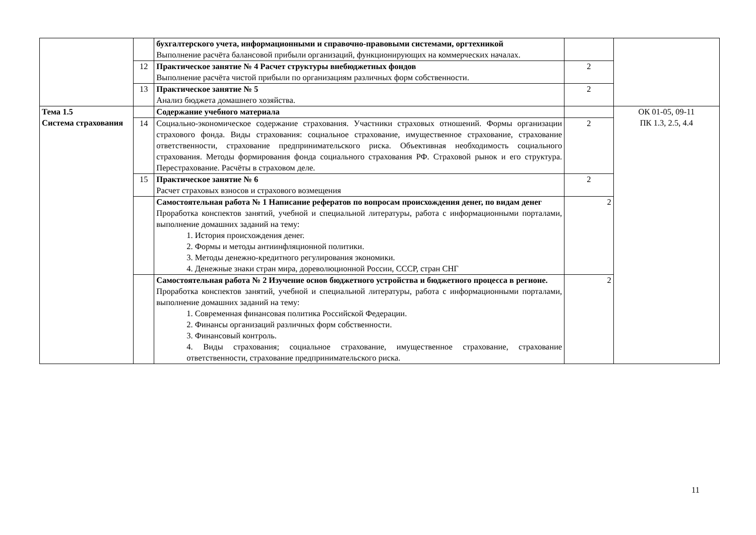| | | бухгалтерского учета, информационными и справочно-правовыми системами, оргтехникой Выполнение расчёта балансовой прибыли организаций, функционирующих на коммерческих началах. | | |
| | 12 | Практическое занятие № 4 Расчет структуры внебюджетных фондов Выполнение расчёта чистой прибыли по организациям различных форм собственности. | 2 | |
| | 13 | Практическое занятие № 5 Анализ бюджета домашнего хозяйства. | 2 | |
| Тема 1.5 Система страхования | | Содержание учебного материала | | ОК 01-05, 09-11 ПК 1.3, 2.5, 4.4 |
| | 14 | Социально-экономическое содержание страхования. Участники страховых отношений. Формы организации страхового фонда. Виды страхования: социальное страхование, имущественное страхование, страхование ответственности, страхование предпринимательского риска. Объективная необходимость социального страхования. Методы формирования фонда социального страхования РФ. Страховой рынок и его структура. Перестрахование. Расчёты в страховом деле. | 2 | |
| | 15 | Практическое занятие № 6 Расчет страховых взносов и страхового возмещения | 2 | |
| | | Самостоятельная работа № 1 Написание рефератов по вопросам происхождения денег, по видам денег Проработка конспектов занятий, учебной и специальной литературы, работа с информационными порталами, выполнение домашних заданий на тему: 1. История происхождения денег. 2. Формы и методы антиинфляционной политики. 3. Методы денежно-кредитного регулирования экономики. 4. Денежные знаки стран мира, дореволюционной России, СССР, стран СНГ | 2 | |
| | | Самостоятельная работа № 2 Изучение основ бюджетного устройства и бюджетного процесса в регионе. Проработка конспектов занятий, учебной и специальной литературы, работа с информационными порталами, выполнение домашних заданий на тему: 1. Современная финансовая политика Российской Федерации. 2. Финансы организаций различных форм собственности. 3. Финансовый контроль. 4. Виды страхования; социальное страхование, имущественное страхование, страхование ответственности, страхование предпринимательского риска. | 2 | |
11